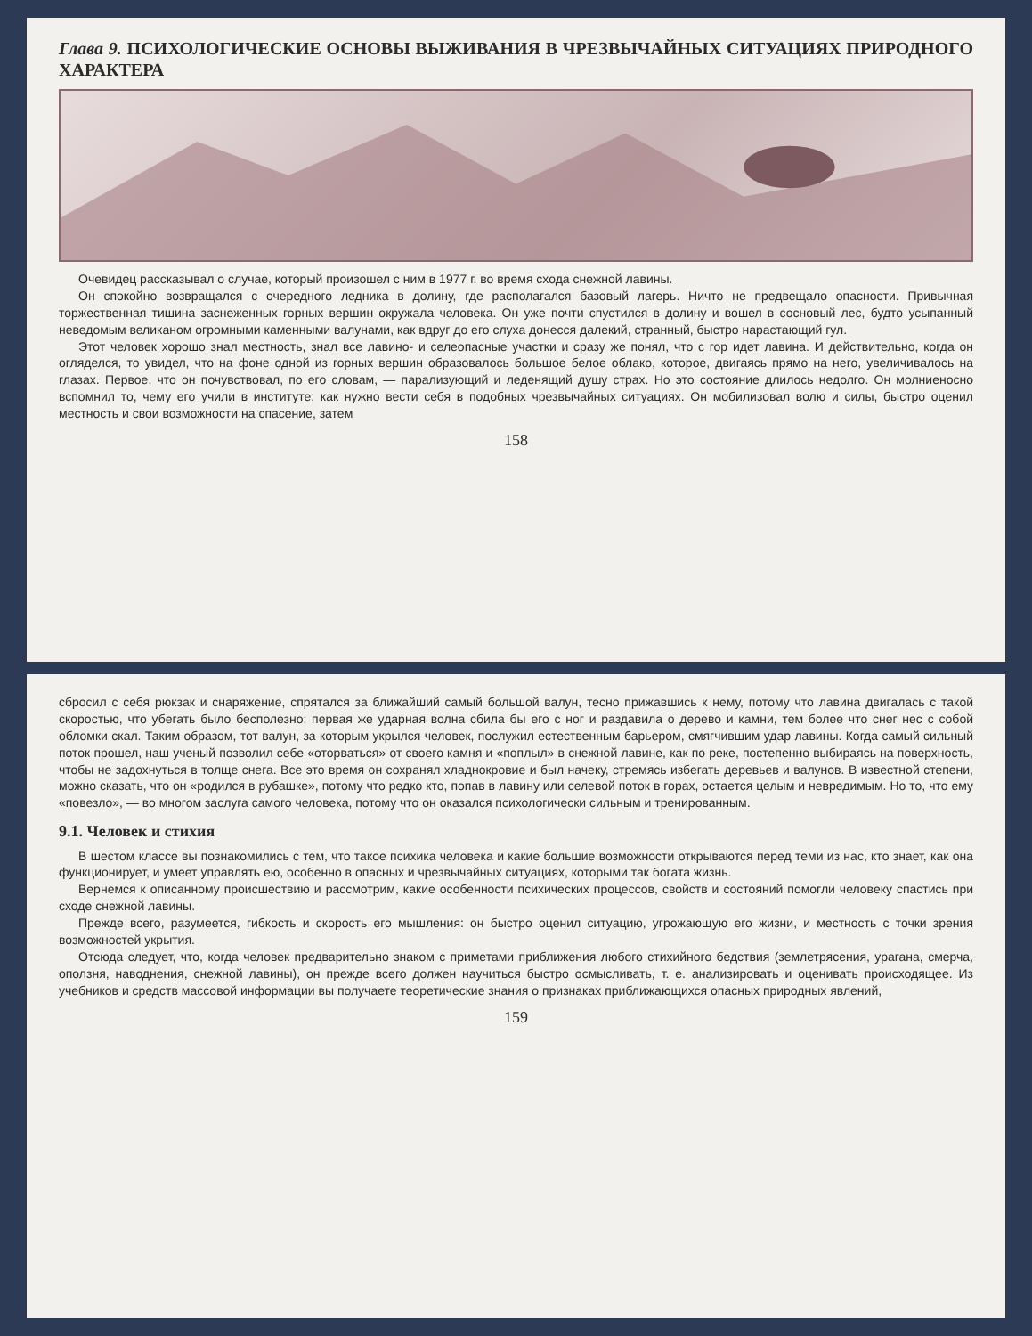Глава 9. ПСИХОЛОГИЧЕСКИЕ ОСНОВЫ ВЫЖИВАНИЯ В ЧРЕЗВЫЧАЙНЫХ СИТУАЦИЯХ ПРИРОДНОГО ХАРАКТЕРА
Очевидец рассказывал о случае, который произошел с ним в 1977 г. во время схода снежной лавины.
Он спокойно возвращался с очередного ледника в долину, где располагался базовый лагерь. Ничто не предвещало опасности. Привычная торжественная тишина заснеженных горных вершин окружала человека. Он уже почти спустился в долину и вошел в сосновый лес, будто усыпанный неведомым великаном огромными каменными валунами, как вдруг до его слуха донесся далекий, странный, быстро нарастающий гул.
Этот человек хорошо знал местность, знал все лавино- и селеопасные участки и сразу же понял, что с гор идет лавина. И действительно, когда он огляделся, то увидел, что на фоне одной из горных вершин образовалось большое белое облако, которое, двигаясь прямо на него, увеличивалось на глазах. Первое, что он почувствовал, по его словам, — парализующий и леденящий душу страх. Но это состояние длилось недолго. Он молниеносно вспомнил то, чему его учили в институте: как нужно вести себя в подобных чрезвычайных ситуациях. Он мобилизовал волю и силы, быстро оценил местность и свои возможности на спасение, затем
158
сбросил с себя рюкзак и снаряжение, спрятался за ближайший самый большой валун, тесно прижавшись к нему, потому что лавина двигалась с такой скоростью, что убегать было бесполезно: первая же ударная волна сбила бы его с ног и раздавила о дерево и камни, тем более что снег нес с собой обломки скал. Таким образом, тот валун, за которым укрылся человек, послужил естественным барьером, смягчившим удар лавины. Когда самый сильный поток прошел, наш ученый позволил себе «оторваться» от своего камня и «поплыл» в снежной лавине, как по реке, постепенно выбираясь на поверхность, чтобы не задохнуться в толще снега. Все это время он сохранял хладнокровие и был начеку, стремясь избегать деревьев и валунов. В известной степени, можно сказать, что он «родился в рубашке», потому что редко кто, попав в лавину или селевой поток в горах, остается целым и невредимым. Но то, что ему «повезло», — во многом заслуга самого человека, потому что он оказался психологически сильным и тренированным.
9.1. Человек и стихия
В шестом классе вы познакомились с тем, что такое психика человека и какие большие возможности открываются перед теми из нас, кто знает, как она функционирует, и умеет управлять ею, особенно в опасных и чрезвычайных ситуациях, которыми так богата жизнь.
Вернемся к описанному происшествию и рассмотрим, какие особенности психических процессов, свойств и состояний помогли человеку спастись при сходе снежной лавины.
Прежде всего, разумеется, гибкость и скорость его мышления: он быстро оценил ситуацию, угрожающую его жизни, и местность с точки зрения возможностей укрытия.
Отсюда следует, что, когда человек предварительно знаком с приметами приближения любого стихийного бедствия (землетрясения, урагана, смерча, оползня, наводнения, снежной лавины), он прежде всего должен научиться быстро осмысливать, т. е. анализировать и оценивать происходящее. Из учебников и средств массовой информации вы получаете теоретические знания о признаках приближающихся опасных природных явлений,
159